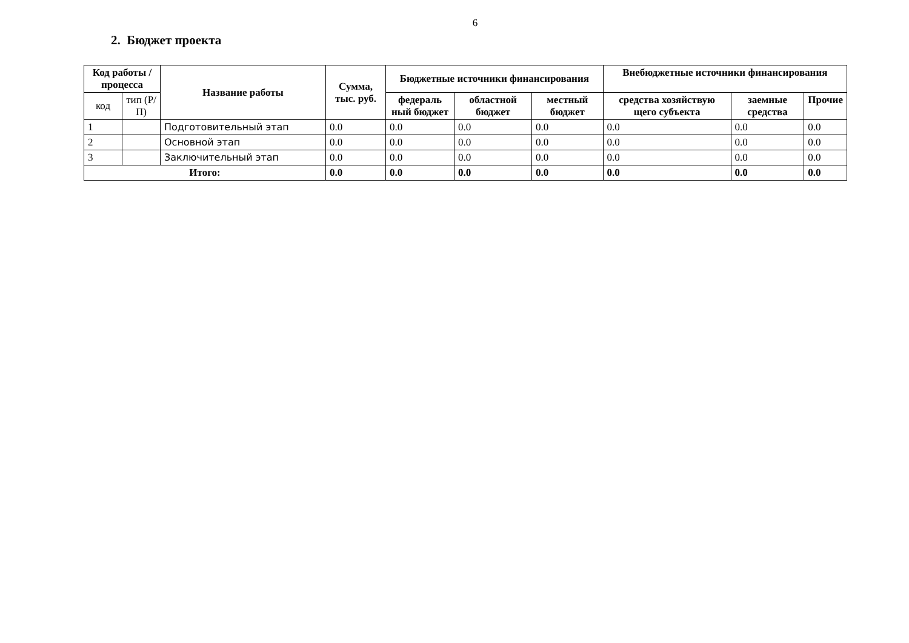6
2. Бюджет проекта
| Код работы / процесса | | Название работы | Сумма, тыс. руб. | Бюджетные источники финансирования | | | Внебюджетные источники финансирования | | |
| --- | --- | --- | --- | --- | --- | --- | --- | --- | --- |
| код | тип (Р/П) | | | федераль ный бюджет | областной бюджет | местный бюджет | средства хозяйствую щего субъекта | заемные средства | Прочие |
| 1 | | Подготовительный этап | 0.0 | 0.0 | 0.0 | 0.0 | 0.0 | 0.0 | 0.0 |
| 2 | | Основной этап | 0.0 | 0.0 | 0.0 | 0.0 | 0.0 | 0.0 | 0.0 |
| 3 | | Заключительный этап | 0.0 | 0.0 | 0.0 | 0.0 | 0.0 | 0.0 | 0.0 |
| Итого: | | | 0.0 | 0.0 | 0.0 | 0.0 | 0.0 | 0.0 | 0.0 |